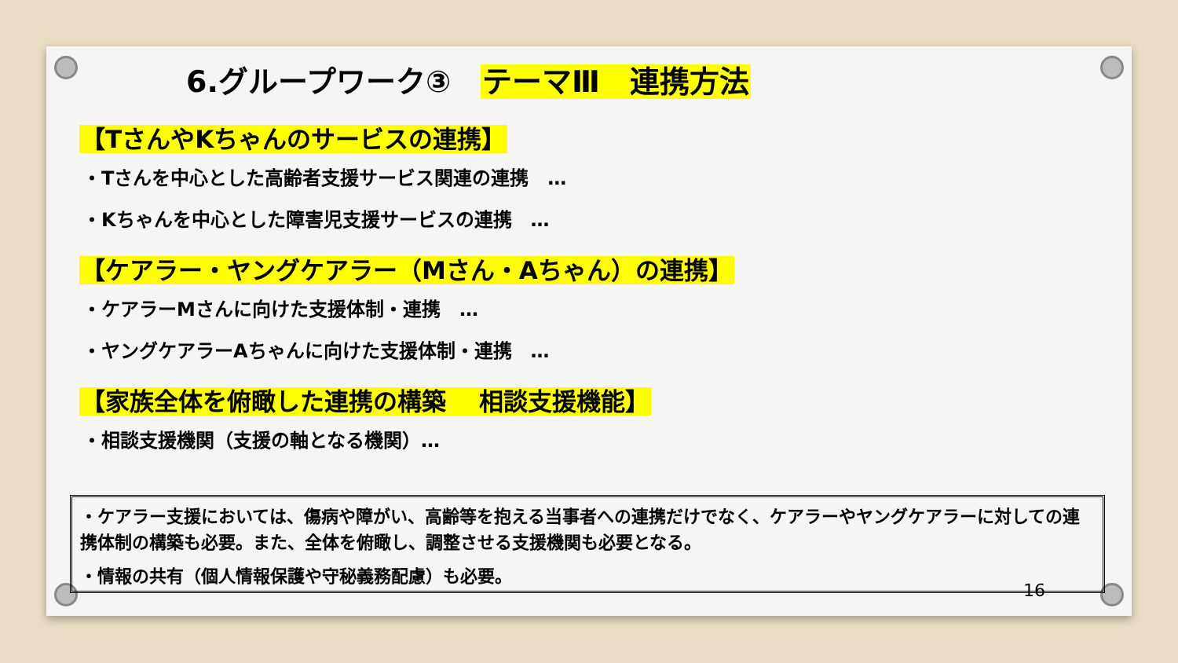6.グループワーク③　テーマⅢ　連携方法
【TさんやKちゃんのサービスの連携】
・Tさんを中心とした高齢者支援サービス関連の連携　…
・Kちゃんを中心とした障害児支援サービスの連携　…
【ケアラー・ヤングケアラー（Mさん・Aちゃん）の連携】
・ケアラーMさんに向けた支援体制・連携　…
・ヤングケアラーAちゃんに向けた支援体制・連携　…
【家族全体を俯瞰した連携の構築　 相談支援機能】
・相談支援機関（支援の軸となる機関）…
・ケアラー支援においては、傷病や障がい、高齢等を抱える当事者への連携だけでなく、ケアラーやヤングケアラーに対しての連携体制の構築も必要。また、全体を俯瞰し、調整させる支援機関も必要となる。
・情報の共有（個人情報保護や守秘義務配慮）も必要。
16